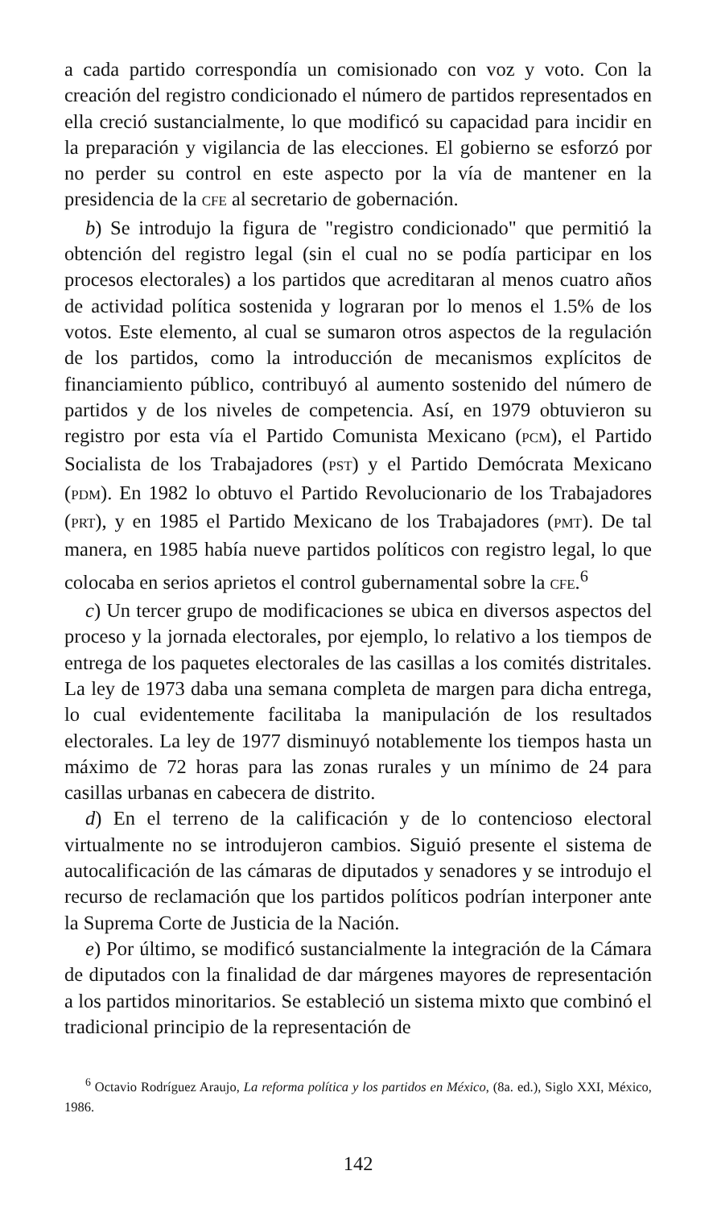a cada partido correspondía un comisionado con voz y voto. Con la creación del registro condicionado el número de partidos representados en ella creció sustancialmente, lo que modificó su capacidad para incidir en la preparación y vigilancia de las elecciones. El gobierno se esforzó por no perder su control en este aspecto por la vía de mantener en la presidencia de la CFE al secretario de gobernación.
b) Se introdujo la figura de "registro condicionado" que permitió la obtención del registro legal (sin el cual no se podía participar en los procesos electorales) a los partidos que acreditaran al menos cuatro años de actividad política sostenida y lograran por lo menos el 1.5% de los votos. Este elemento, al cual se sumaron otros aspectos de la regulación de los partidos, como la introducción de mecanismos explícitos de financiamiento público, contribuyó al aumento sostenido del número de partidos y de los niveles de competencia. Así, en 1979 obtuvieron su registro por esta vía el Partido Comunista Mexicano (PCM), el Partido Socialista de los Trabajadores (PST) y el Partido Demócrata Mexicano (PDM). En 1982 lo obtuvo el Partido Revolucionario de los Trabajadores (PRT), y en 1985 el Partido Mexicano de los Trabajadores (PMT). De tal manera, en 1985 había nueve partidos políticos con registro legal, lo que colocaba en serios aprietos el control gubernamental sobre la CFE.<sup>6</sup>
c) Un tercer grupo de modificaciones se ubica en diversos aspectos del proceso y la jornada electorales, por ejemplo, lo relativo a los tiempos de entrega de los paquetes electorales de las casillas a los comités distritales. La ley de 1973 daba una semana completa de margen para dicha entrega, lo cual evidentemente facilitaba la manipulación de los resultados electorales. La ley de 1977 disminuyó notablemente los tiempos hasta un máximo de 72 horas para las zonas rurales y un mínimo de 24 para casillas urbanas en cabecera de distrito.
d) En el terreno de la calificación y de lo contencioso electoral virtualmente no se introdujeron cambios. Siguió presente el sistema de autocalificación de las cámaras de diputados y senadores y se introdujo el recurso de reclamación que los partidos políticos podrían interponer ante la Suprema Corte de Justicia de la Nación.
e) Por último, se modificó sustancialmente la integración de la Cámara de diputados con la finalidad de dar márgenes mayores de representación a los partidos minoritarios. Se estableció un sistema mixto que combinó el tradicional principio de la representación de
<sup>6</sup> Octavio Rodríguez Araujo, La reforma política y los partidos en México, (8a. ed.), Siglo XXI, México, 1986.
142